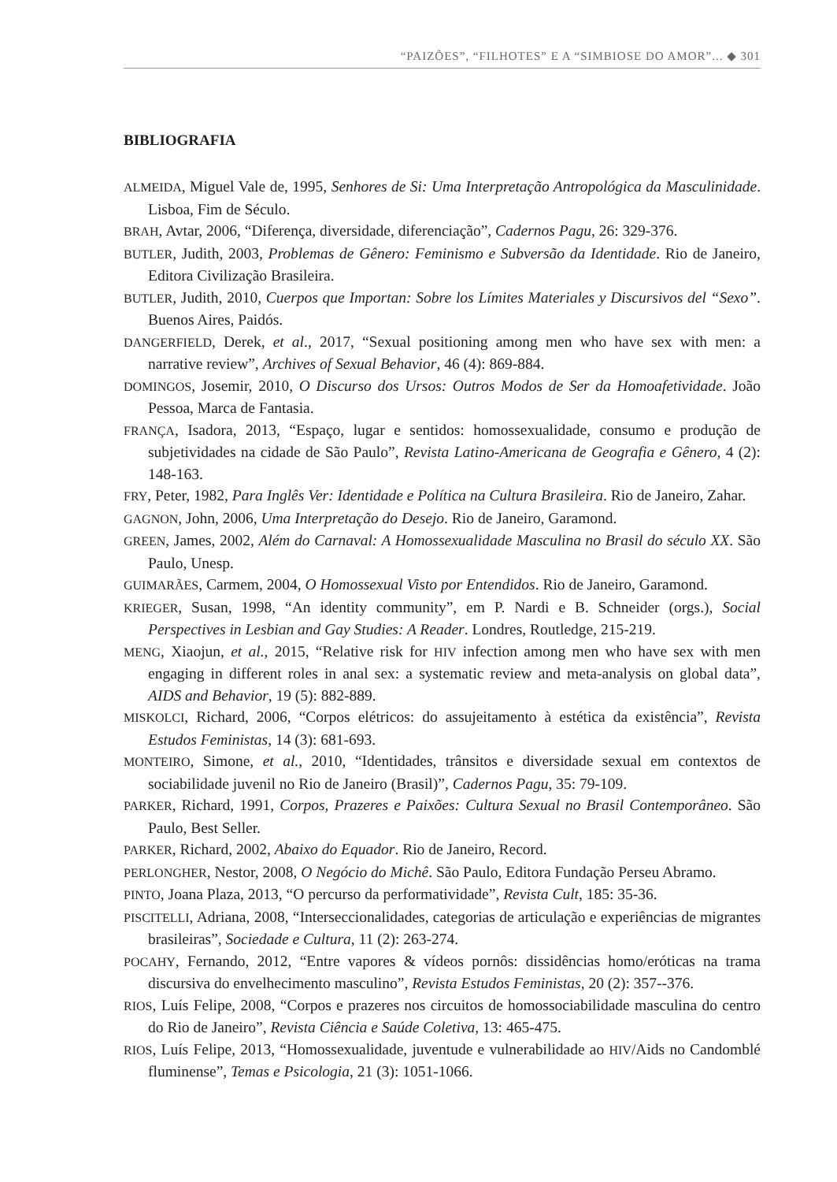“PAIZÕES”, “FILHOTES” E A “SIMBIOSE DO AMOR”... ◆ 301
BIBLIOGRAFIA
ALMEIDA, Miguel Vale de, 1995, Senhores de Si: Uma Interpretação Antropológica da Masculinidade. Lisboa, Fim de Século.
BRAH, Avtar, 2006, “Diferença, diversidade, diferenciação”, Cadernos Pagu, 26: 329-376.
BUTLER, Judith, 2003, Problemas de Gênero: Feminismo e Subversão da Identidade. Rio de Janeiro, Editora Civilização Brasileira.
BUTLER, Judith, 2010, Cuerpos que Importan: Sobre los Límites Materiales y Discursivos del “Sexo”. Buenos Aires, Paidós.
DANGERFIELD, Derek, et al., 2017, “Sexual positioning among men who have sex with men: a narrative review”, Archives of Sexual Behavior, 46 (4): 869-884.
DOMINGOS, Josemir, 2010, O Discurso dos Ursos: Outros Modos de Ser da Homoafetividade. João Pessoa, Marca de Fantasia.
FRANÇA, Isadora, 2013, “Espaço, lugar e sentidos: homossexualidade, consumo e produção de subjetividades na cidade de São Paulo”, Revista Latino-Americana de Geografia e Gênero, 4 (2): 148-163.
FRY, Peter, 1982, Para Inglês Ver: Identidade e Política na Cultura Brasileira. Rio de Janeiro, Zahar.
GAGNON, John, 2006, Uma Interpretação do Desejo. Rio de Janeiro, Garamond.
GREEN, James, 2002, Além do Carnaval: A Homossexualidade Masculina no Brasil do século XX. São Paulo, Unesp.
GUIMARÃES, Carmem, 2004, O Homossexual Visto por Entendidos. Rio de Janeiro, Garamond.
KRIEGER, Susan, 1998, “An identity community”, em P. Nardi e B. Schneider (orgs.), Social Perspectives in Lesbian and Gay Studies: A Reader. Londres, Routledge, 215-219.
MENG, Xiaojun, et al., 2015, “Relative risk for HIV infection among men who have sex with men engaging in different roles in anal sex: a systematic review and meta-analysis on global data”, AIDS and Behavior, 19 (5): 882-889.
MISKOLCI, Richard, 2006, “Corpos elétricos: do assujeitamento à estética da existência”, Revista Estudos Feministas, 14 (3): 681-693.
MONTEIRO, Simone, et al., 2010, “Identidades, trânsitos e diversidade sexual em contextos de sociabilidade juvenil no Rio de Janeiro (Brasil)”, Cadernos Pagu, 35: 79-109.
PARKER, Richard, 1991, Corpos, Prazeres e Paixões: Cultura Sexual no Brasil Contemporâneo. São Paulo, Best Seller.
PARKER, Richard, 2002, Abaixo do Equador. Rio de Janeiro, Record.
PERLONGHER, Nestor, 2008, O Negócio do Michê. São Paulo, Editora Fundação Perseu Abramo.
PINTO, Joana Plaza, 2013, “O percurso da performatividade”, Revista Cult, 185: 35-36.
PISCITELLI, Adriana, 2008, “Interseccionalidades, categorias de articulação e experiências de migrantes brasileiras”, Sociedade e Cultura, 11 (2): 263-274.
POCAHY, Fernando, 2012, “Entre vapores & vídeos pornôs: dissidências homo/eróticas na trama discursiva do envelhecimento masculino”, Revista Estudos Feministas, 20 (2): 357--376.
RIOS, Luís Felipe, 2008, “Corpos e prazeres nos circuitos de homossociabilidade masculina do centro do Rio de Janeiro”, Revista Ciência e Saúde Coletiva, 13: 465-475.
RIOS, Luís Felipe, 2013, “Homossexualidade, juventude e vulnerabilidade ao HIV/Aids no Candomblé fluminense”, Temas e Psicologia, 21 (3): 1051-1066.